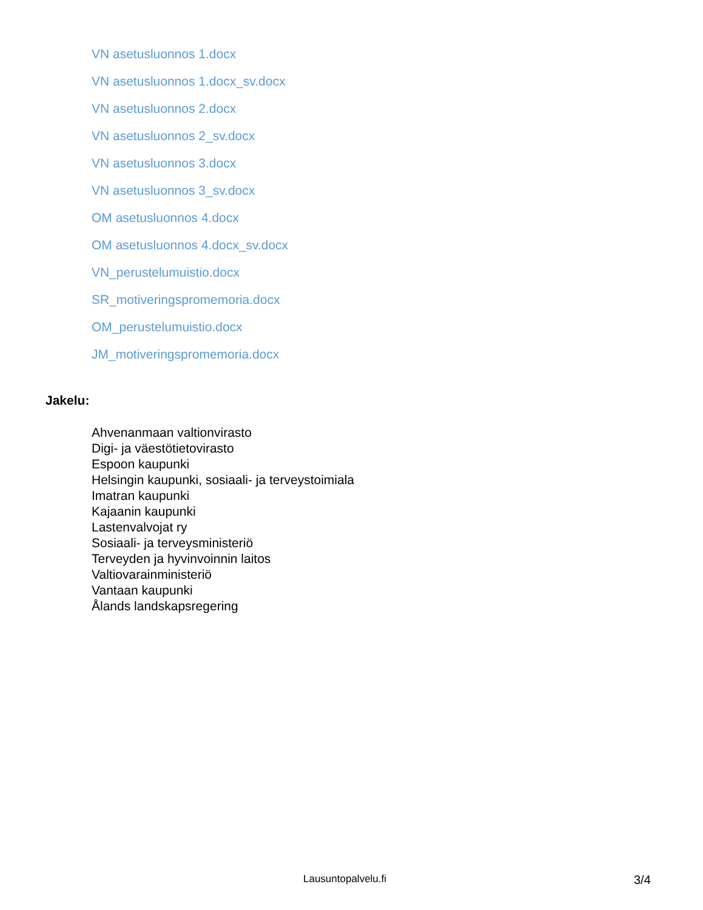VN asetusluonnos 1.docx
VN asetusluonnos 1.docx_sv.docx
VN asetusluonnos 2.docx
VN asetusluonnos 2_sv.docx
VN asetusluonnos 3.docx
VN asetusluonnos 3_sv.docx
OM asetusluonnos 4.docx
OM asetusluonnos 4.docx_sv.docx
VN_perustelumuistio.docx
SR_motiveringspromemoria.docx
OM_perustelumuistio.docx
JM_motiveringspromemoria.docx
Jakelu:
Ahvenanmaan valtionvirasto
Digi- ja väestötietovirasto
Espoon kaupunki
Helsingin kaupunki, sosiaali- ja terveystoimiala
Imatran kaupunki
Kajaanin kaupunki
Lastenvalvojat ry
Sosiaali- ja terveysministeriö
Terveyden ja hyvinvoinnin laitos
Valtiovarainministeriö
Vantaan kaupunki
Ålands landskapsregering
Lausuntopalvelu.fi 3/4